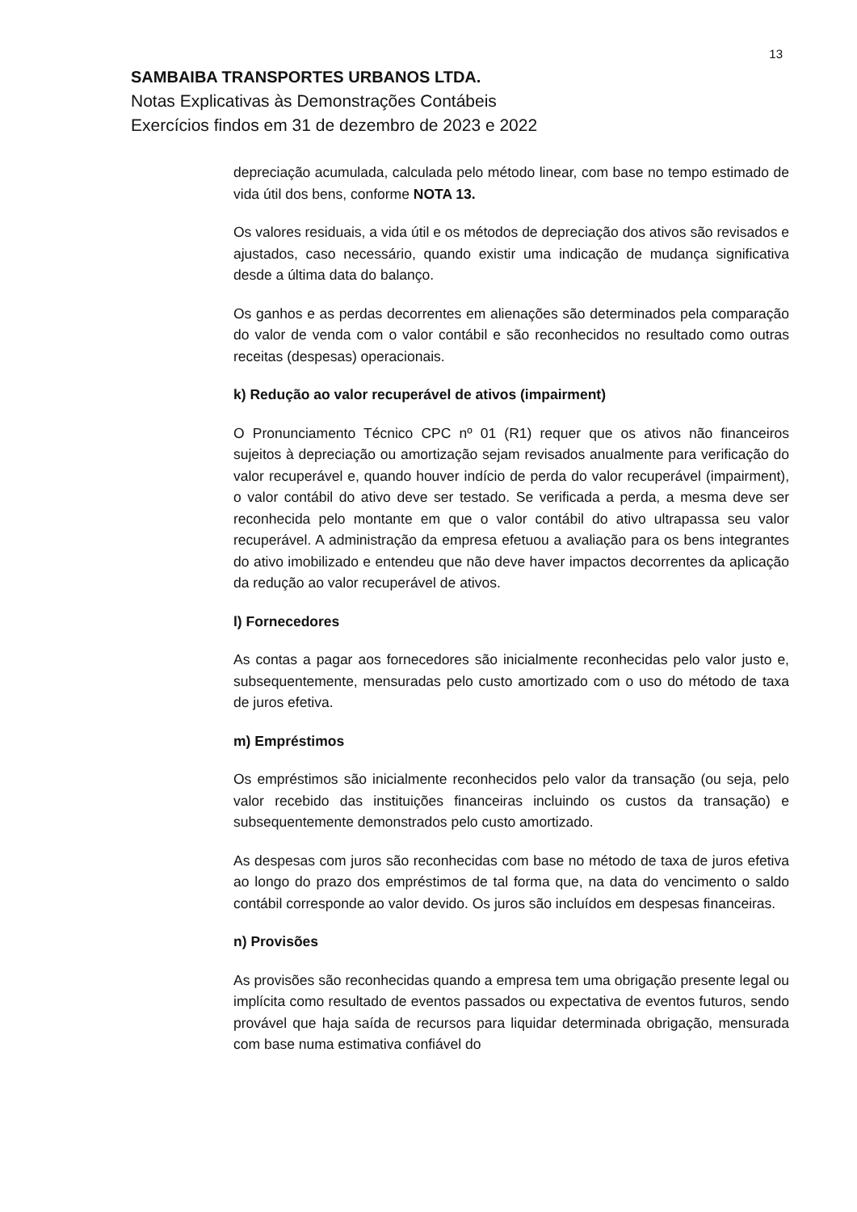13
SAMBAIBA TRANSPORTES URBANOS LTDA.
Notas Explicativas às Demonstrações Contábeis
Exercícios findos em 31 de dezembro de 2023 e 2022
depreciação acumulada, calculada pelo método linear, com base no tempo estimado de vida útil dos bens, conforme NOTA 13.
Os valores residuais, a vida útil e os métodos de depreciação dos ativos são revisados e ajustados, caso necessário, quando existir uma indicação de mudança significativa desde a última data do balanço.
Os ganhos e as perdas decorrentes em alienações são determinados pela comparação do valor de venda com o valor contábil e são reconhecidos no resultado como outras receitas (despesas) operacionais.
k) Redução ao valor recuperável de ativos (impairment)
O Pronunciamento Técnico CPC nº 01 (R1) requer que os ativos não financeiros sujeitos à depreciação ou amortização sejam revisados anualmente para verificação do valor recuperável e, quando houver indício de perda do valor recuperável (impairment), o valor contábil do ativo deve ser testado. Se verificada a perda, a mesma deve ser reconhecida pelo montante em que o valor contábil do ativo ultrapassa seu valor recuperável. A administração da empresa efetuou a avaliação para os bens integrantes do ativo imobilizado e entendeu que não deve haver impactos decorrentes da aplicação da redução ao valor recuperável de ativos.
l) Fornecedores
As contas a pagar aos fornecedores são inicialmente reconhecidas pelo valor justo e, subsequentemente, mensuradas pelo custo amortizado com o uso do método de taxa de juros efetiva.
m) Empréstimos
Os empréstimos são inicialmente reconhecidos pelo valor da transação (ou seja, pelo valor recebido das instituições financeiras incluindo os custos da transação) e subsequentemente demonstrados pelo custo amortizado.
As despesas com juros são reconhecidas com base no método de taxa de juros efetiva ao longo do prazo dos empréstimos de tal forma que, na data do vencimento o saldo contábil corresponde ao valor devido. Os juros são incluídos em despesas financeiras.
n) Provisões
As provisões são reconhecidas quando a empresa tem uma obrigação presente legal ou implícita como resultado de eventos passados ou expectativa de eventos futuros, sendo provável que haja saída de recursos para liquidar determinada obrigação, mensurada com base numa estimativa confiável do